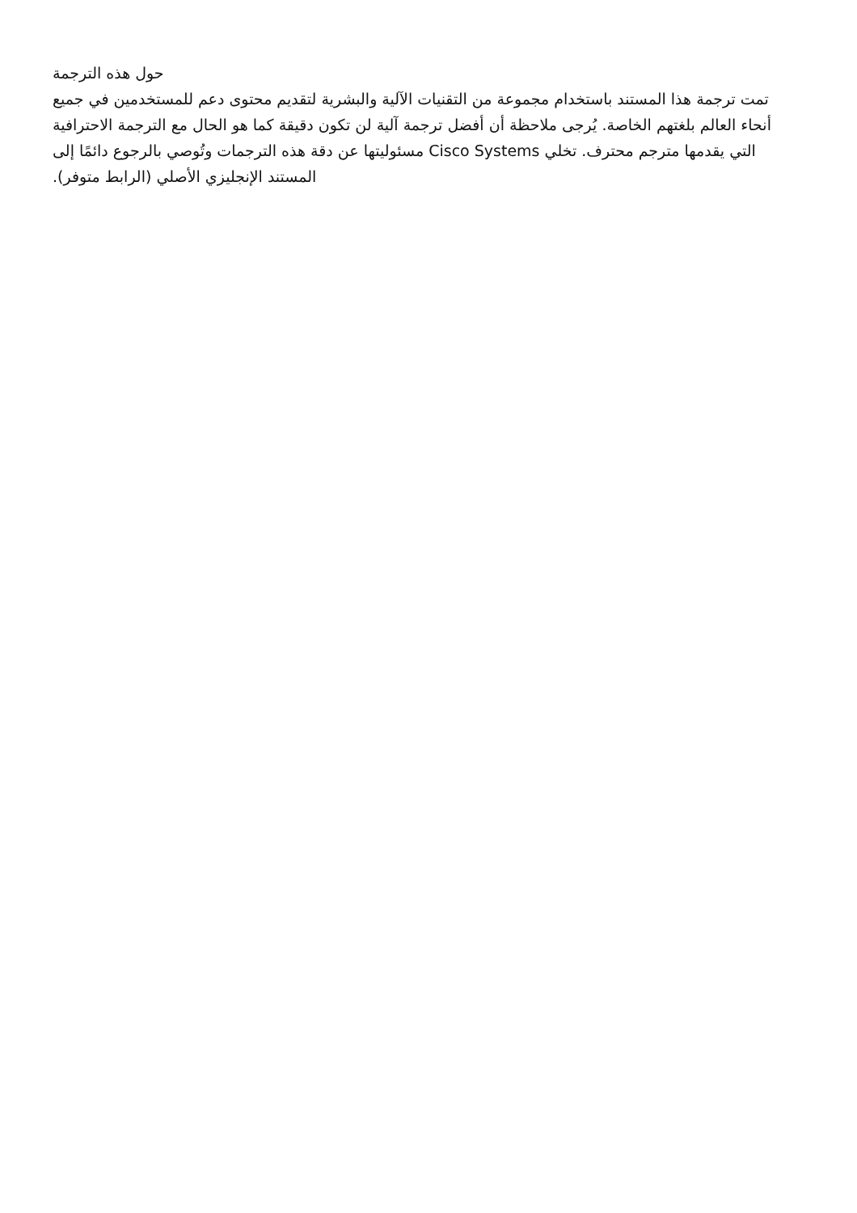حول هذه الترجمة
تمت ترجمة هذا المستند باستخدام مجموعة من التقنيات الآلية والبشرية لتقديم محتوى دعم للمستخدمين في جميع أنحاء العالم بلغتهم الخاصة. يُرجى ملاحظة أن أفضل ترجمة آلية لن تكون دقيقة كما هو الحال مع الترجمة الاحترافية التي يقدمها مترجم محترف. تخلي Cisco Systems مسئوليتها عن دقة هذه الترجمات وتُوصي بالرجوع دائمًا إلى المستند الإنجليزي الأصلي (الرابط متوفر).